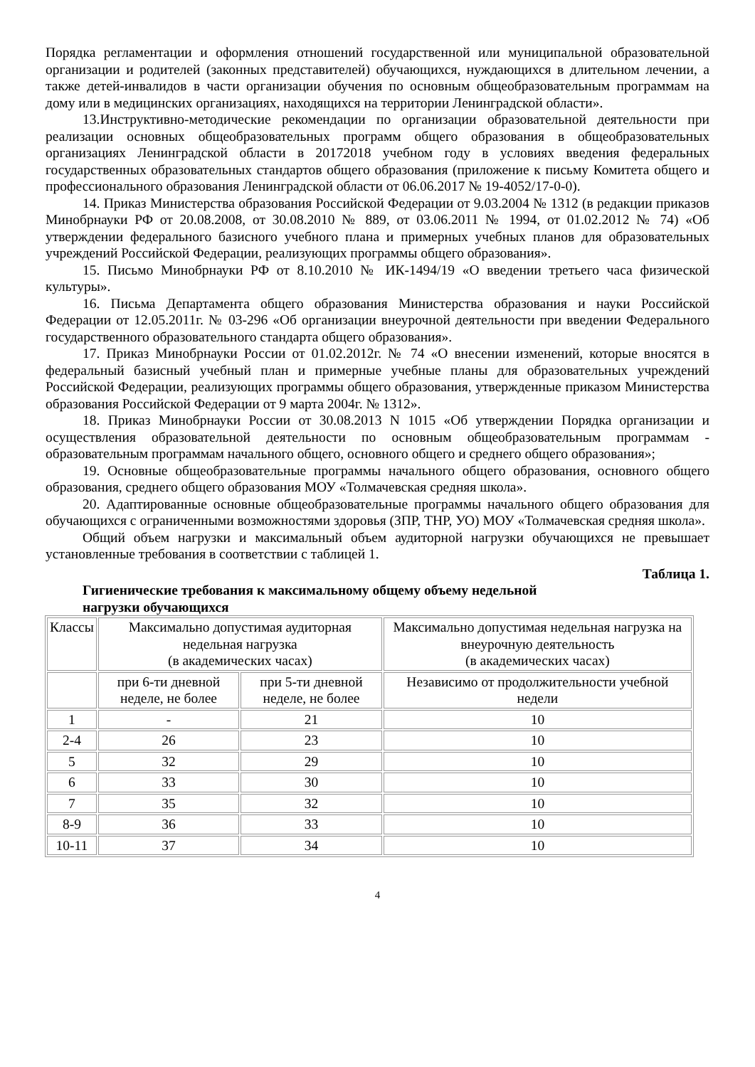Порядка регламентации и оформления отношений государственной или муниципальной образовательной организации и родителей (законных представителей) обучающихся, нуждающихся в длительном лечении, а также детей-инвалидов в части организации обучения по основным общеобразовательным программам на дому или в медицинских организациях, находящихся на территории Ленинградской области».
13.Инструктивно-методические рекомендации по организации образовательной деятельности при реализации основных общеобразовательных программ общего образования в общеобразовательных организациях Ленинградской области в 20172018 учебном году в условиях введения федеральных государственных образовательных стандартов общего образования (приложение к письму Комитета общего и профессионального образования Ленинградской области от 06.06.2017 № 19-4052/17-0-0).
14. Приказ Министерства образования Российской Федерации от 9.03.2004 № 1312 (в редакции приказов Минобрнауки РФ от 20.08.2008, от 30.08.2010 № 889, от 03.06.2011 № 1994, от 01.02.2012 № 74) «Об утверждении федерального базисного учебного плана и примерных учебных планов для образовательных учреждений Российской Федерации, реализующих программы общего образования».
15. Письмо Минобрнауки РФ от 8.10.2010 № ИК-1494/19 «О введении третьего часа физической культуры».
16. Письма Департамента общего образования Министерства образования и науки Российской Федерации от 12.05.2011г. № 03-296 «Об организации внеурочной деятельности при введении Федерального государственного образовательного стандарта общего образования».
17. Приказ Минобрнауки России от 01.02.2012г. № 74 «О внесении изменений, которые вносятся в федеральный базисный учебный план и примерные учебные планы для образовательных учреждений Российской Федерации, реализующих программы общего образования, утвержденные приказом Министерства образования Российской Федерации от 9 марта 2004г. № 1312».
18. Приказ Минобрнауки России от 30.08.2013 N 1015 «Об утверждении Порядка организации и осуществления образовательной деятельности по основным общеобразовательным программам - образовательным программам начального общего, основного общего и среднего общего образования»;
19. Основные общеобразовательные программы начального общего образования, основного общего образования, среднего общего образования МОУ «Толмачевская средняя школа».
20. Адаптированные основные общеобразовательные программы начального общего образования для обучающихся с ограниченными возможностями здоровья (ЗПР, ТНР, УО) МОУ «Толмачевская средняя школа».
Общий объем нагрузки и максимальный объем аудиторной нагрузки обучающихся не превышает установленные требования в соответствии с таблицей 1.
Таблица 1.
Гигиенические требования к максимальному общему объему недельной нагрузки обучающихся
| Классы | Максимально допустимая аудиторная недельная нагрузка (в академических часах) | | Максимально допустимая недельная нагрузка на внеурочную деятельность (в академических часах) |
| | при 6-ти дневной неделе, не более | при 5-ти дневной неделе, не более | Независимо от продолжительности учебной недели |
| 1 | - | 21 | 10 |
| 2-4 | 26 | 23 | 10 |
| 5 | 32 | 29 | 10 |
| 6 | 33 | 30 | 10 |
| 7 | 35 | 32 | 10 |
| 8-9 | 36 | 33 | 10 |
| 10-11 | 37 | 34 | 10 |
4